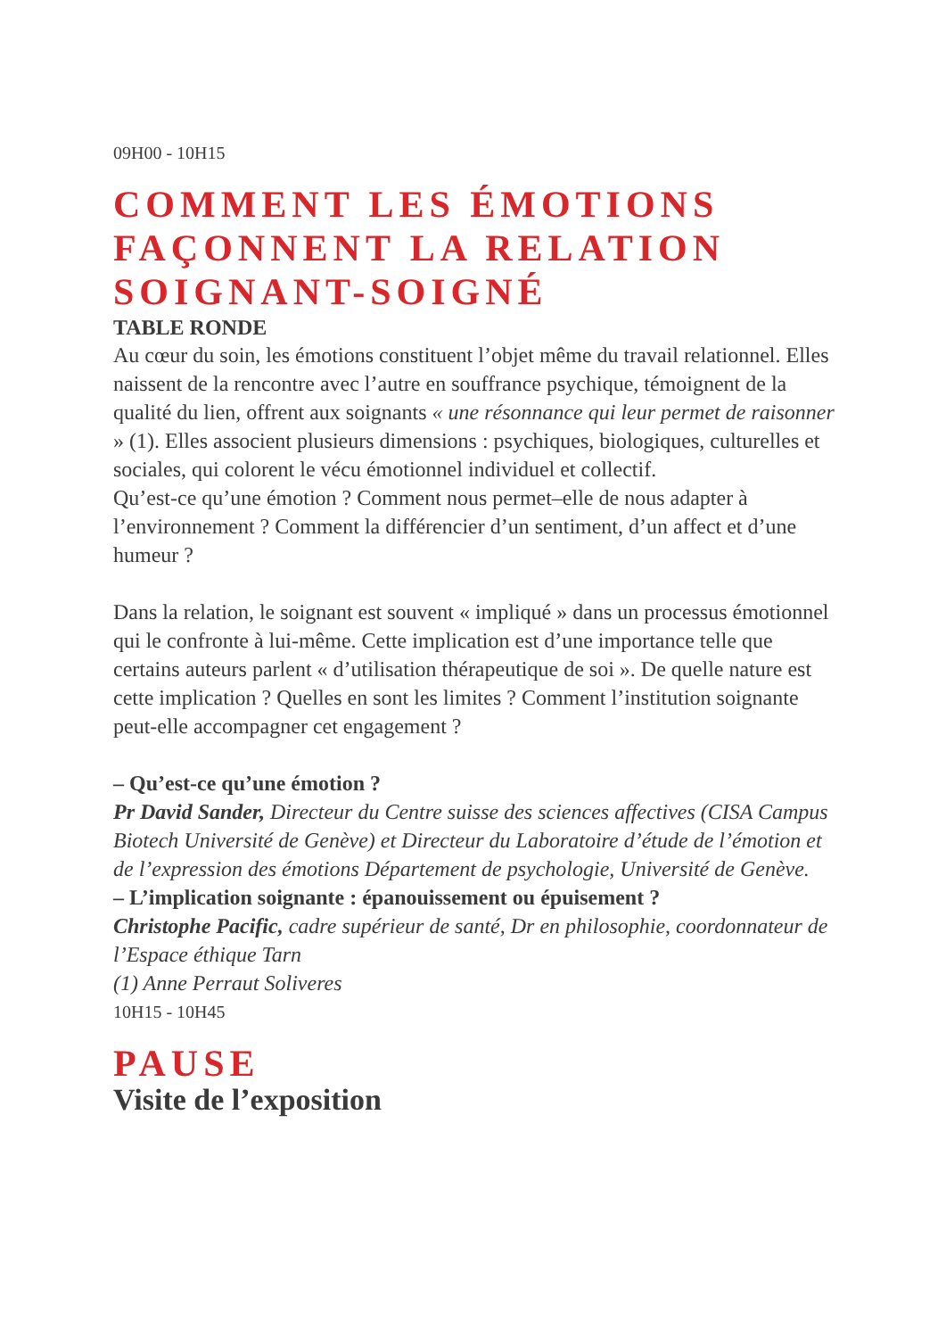09H00 - 10H15
COMMENT LES ÉMOTIONS FAÇONNENT LA RELATION SOIGNANT-SOIGNÉ
TABLE RONDE
Au cœur du soin, les émotions constituent l’objet même du travail relationnel. Elles naissent de la rencontre avec l’autre en souffrance psychique, témoignent de la qualité du lien, offrent aux soignants « une résonnance qui leur permet de raisonner » (1). Elles associent plusieurs dimensions : psychiques, biologiques, culturelles et sociales, qui colorent le vécu émotionnel individuel et collectif.
Qu’est-ce qu’une émotion ? Comment nous permet–elle de nous adapter à l’environnement ? Comment la différencier d’un sentiment, d’un affect et d’une humeur ?
Dans la relation, le soignant est souvent « impliqué » dans un processus émotionnel qui le confronte à lui-même. Cette implication est d’une importance telle que certains auteurs parlent « d’utilisation thérapeutique de soi ». De quelle nature est cette implication ? Quelles en sont les limites ? Comment l’institution soignante peut-elle accompagner cet engagement ?
– Qu’est-ce qu’une émotion ?
Pr David Sander, Directeur du Centre suisse des sciences affectives (CISA Campus Biotech Université de Genève) et Directeur du Laboratoire d’étude de l’émotion et de l’expression des émotions Département de psychologie, Université de Genève.
– L’implication soignante : épanouissement ou épuisement ?
Christophe Pacific, cadre supérieur de santé, Dr en philosophie, coordonnateur de l’Espace éthique Tarn
(1) Anne Perraut Soliveres
10H15 - 10H45
PAUSE
Visite de l’exposition